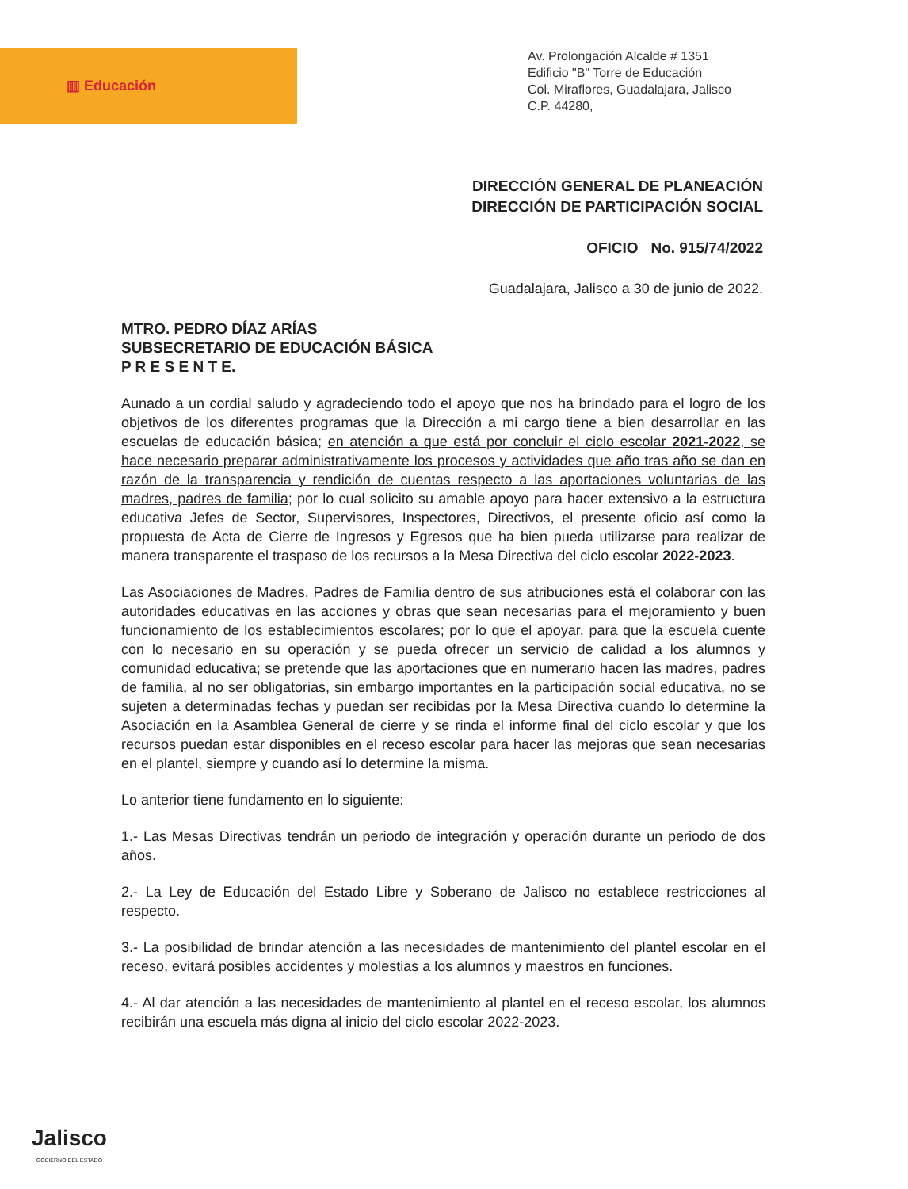▥ Educación
Av. Prolongación Alcalde # 1351
Edificio "B" Torre de Educación
Col. Miraflores, Guadalajara, Jalisco
C.P. 44280,
DIRECCIÓN GENERAL DE PLANEACIÓN
DIRECCIÓN DE PARTICIPACIÓN SOCIAL
OFICIO No. 915/74/2022
Guadalajara, Jalisco a 30 de junio de 2022.
MTRO. PEDRO DÍAZ ARÍAS
SUBSECRETARIO DE EDUCACIÓN BÁSICA
P R E S E N T E.
Aunado a un cordial saludo y agradeciendo todo el apoyo que nos ha brindado para el logro de los objetivos de los diferentes programas que la Dirección a mi cargo tiene a bien desarrollar en las escuelas de educación básica; en atención a que está por concluir el ciclo escolar 2021-2022, se hace necesario preparar administrativamente los procesos y actividades que año tras año se dan en razón de la transparencia y rendición de cuentas respecto a las aportaciones voluntarias de las madres, padres de familia; por lo cual solicito su amable apoyo para hacer extensivo a la estructura educativa Jefes de Sector, Supervisores, Inspectores, Directivos, el presente oficio así como la propuesta de Acta de Cierre de Ingresos y Egresos que ha bien pueda utilizarse para realizar de manera transparente el traspaso de los recursos a la Mesa Directiva del ciclo escolar 2022-2023.
Las Asociaciones de Madres, Padres de Familia dentro de sus atribuciones está el colaborar con las autoridades educativas en las acciones y obras que sean necesarias para el mejoramiento y buen funcionamiento de los establecimientos escolares; por lo que el apoyar, para que la escuela cuente con lo necesario en su operación y se pueda ofrecer un servicio de calidad a los alumnos y comunidad educativa; se pretende que las aportaciones que en numerario hacen las madres, padres de familia, al no ser obligatorias, sin embargo importantes en la participación social educativa, no se sujeten a determinadas fechas y puedan ser recibidas por la Mesa Directiva cuando lo determine la Asociación en la Asamblea General de cierre y se rinda el informe final del ciclo escolar y que los recursos puedan estar disponibles en el receso escolar para hacer las mejoras que sean necesarias en el plantel, siempre y cuando así lo determine la misma.
Lo anterior tiene fundamento en lo siguiente:
1.- Las Mesas Directivas tendrán un periodo de integración y operación durante un periodo de dos años.
2.- La Ley de Educación del Estado Libre y Soberano de Jalisco no establece restricciones al respecto.
3.- La posibilidad de brindar atención a las necesidades de mantenimiento del plantel escolar en el receso, evitará posibles accidentes y molestias a los alumnos y maestros en funciones.
4.- Al dar atención a las necesidades de mantenimiento al plantel en el receso escolar, los alumnos recibirán una escuela más digna al inicio del ciclo escolar 2022-2023.
Jalisco
GOBIERNO DEL ESTADO